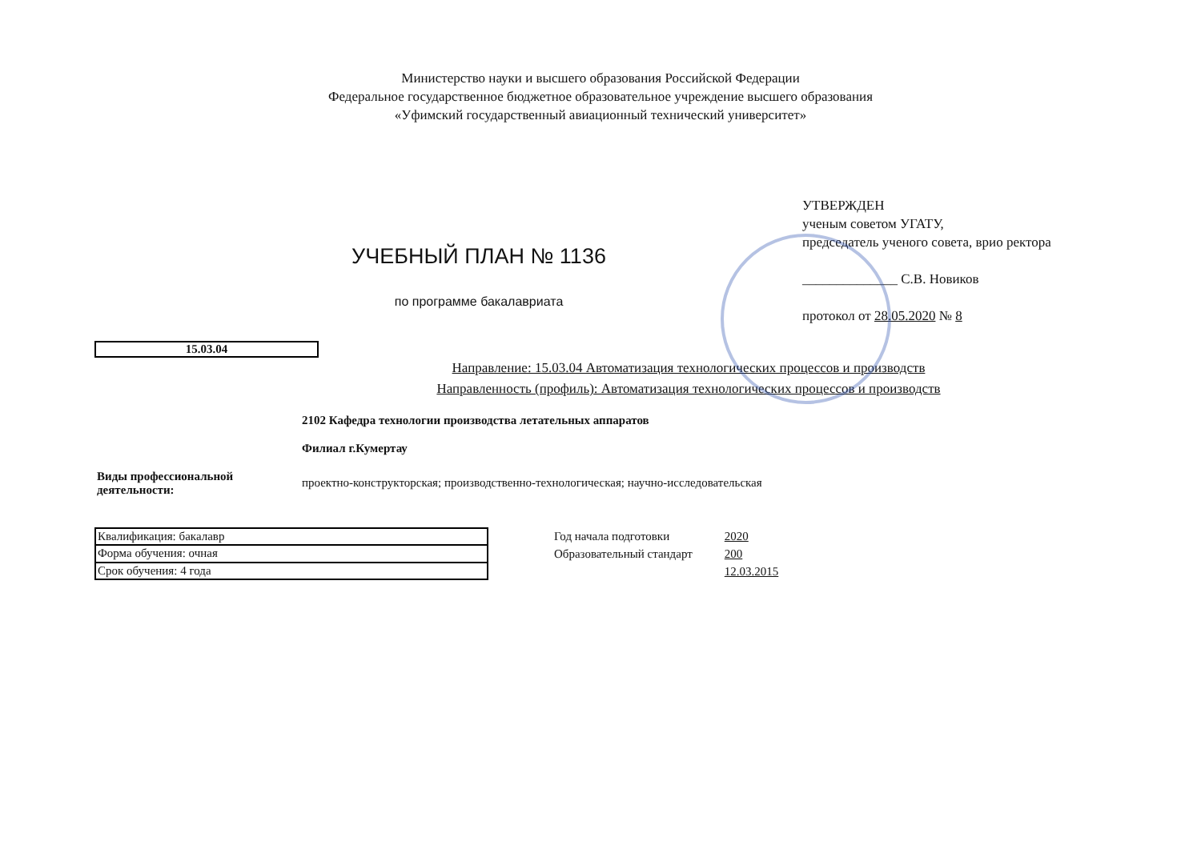Министерство науки и высшего образования Российской Федерации
Федеральное государственное бюджетное образовательное учреждение высшего образования
«Уфимский государственный авиационный технический университет»
УЧЕБНЫЙ ПЛАН № 1136
по программе бакалавриата
УТВЕРЖДЕН
ученым советом УГАТУ,
председатель ученого совета, врио ректора
______________ С.В. Новиков
протокол от 28.05.2020 № 8
15.03.04
Направление: 15.03.04 Автоматизация технологических процессов и производств
Направленность (профиль): Автоматизация технологических процессов и производств
2102 Кафедра технологии производства летательных аппаратов
Филиал г.Кумертау
Виды профессиональной деятельности:
проектно-конструкторская; производственно-технологическая; научно-исследовательская
| Квалификация: бакалавр |
| Форма обучения: очная |
| Срок обучения: 4 года |
| Год начала подготовки | 2020 |
| Образовательный стандарт | 200 |
| | 12.03.2015 |